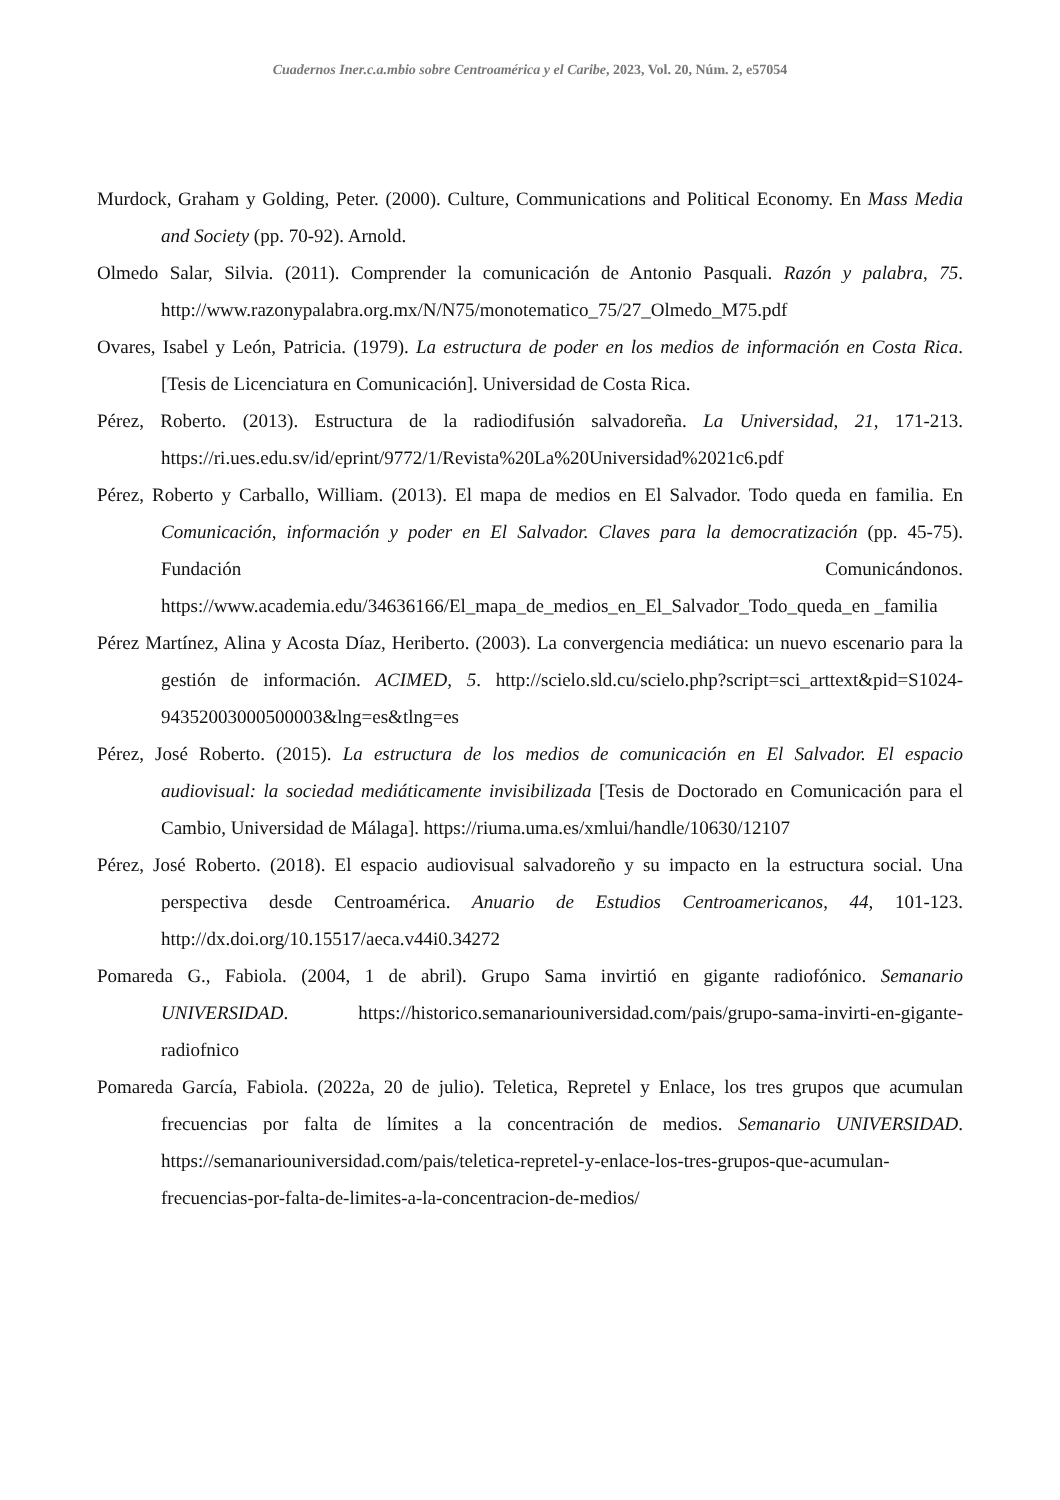Cuadernos Iner.c.a.mbio sobre Centroamérica y el Caribe, 2023, Vol. 20, Núm. 2, e57054
Murdock, Graham y Golding, Peter. (2000). Culture, Communications and Political Economy. En Mass Media and Society (pp. 70-92). Arnold.
Olmedo Salar, Silvia. (2011). Comprender la comunicación de Antonio Pasquali. Razón y palabra, 75. http://www.razonypalabra.org.mx/N/N75/monotematico_75/27_Olmedo_M75.pdf
Ovares, Isabel y León, Patricia. (1979). La estructura de poder en los medios de información en Costa Rica. [Tesis de Licenciatura en Comunicación]. Universidad de Costa Rica.
Pérez, Roberto. (2013). Estructura de la radiodifusión salvadoreña. La Universidad, 21, 171-213. https://ri.ues.edu.sv/id/eprint/9772/1/Revista%20La%20Universidad%2021c6.pdf
Pérez, Roberto y Carballo, William. (2013). El mapa de medios en El Salvador. Todo queda en familia. En Comunicación, información y poder en El Salvador. Claves para la democratización (pp. 45-75). Fundación Comunicándonos. https://www.academia.edu/34636166/El_mapa_de_medios_en_El_Salvador_Todo_queda_en _familia
Pérez Martínez, Alina y Acosta Díaz, Heriberto. (2003). La convergencia mediática: un nuevo escenario para la gestión de información. ACIMED, 5. http://scielo.sld.cu/scielo.php?script=sci_arttext&pid=S1024-94352003000500003&lng=es&tlng=es
Pérez, José Roberto. (2015). La estructura de los medios de comunicación en El Salvador. El espacio audiovisual: la sociedad mediáticamente invisibilizada [Tesis de Doctorado en Comunicación para el Cambio, Universidad de Málaga]. https://riuma.uma.es/xmlui/handle/10630/12107
Pérez, José Roberto. (2018). El espacio audiovisual salvadoreño y su impacto en la estructura social. Una perspectiva desde Centroamérica. Anuario de Estudios Centroamericanos, 44, 101-123. http://dx.doi.org/10.15517/aeca.v44i0.34272
Pomareda G., Fabiola. (2004, 1 de abril). Grupo Sama invirtió en gigante radiofónico. Semanario UNIVERSIDAD. https://historico.semanariouniversidad.com/pais/grupo-sama-invirti-en-gigante-radiofnico
Pomareda García, Fabiola. (2022a, 20 de julio). Teletica, Repretel y Enlace, los tres grupos que acumulan frecuencias por falta de límites a la concentración de medios. Semanario UNIVERSIDAD. https://semanariouniversidad.com/pais/teletica-repretel-y-enlace-los-tres-grupos-que-acumulan-frecuencias-por-falta-de-limites-a-la-concentracion-de-medios/